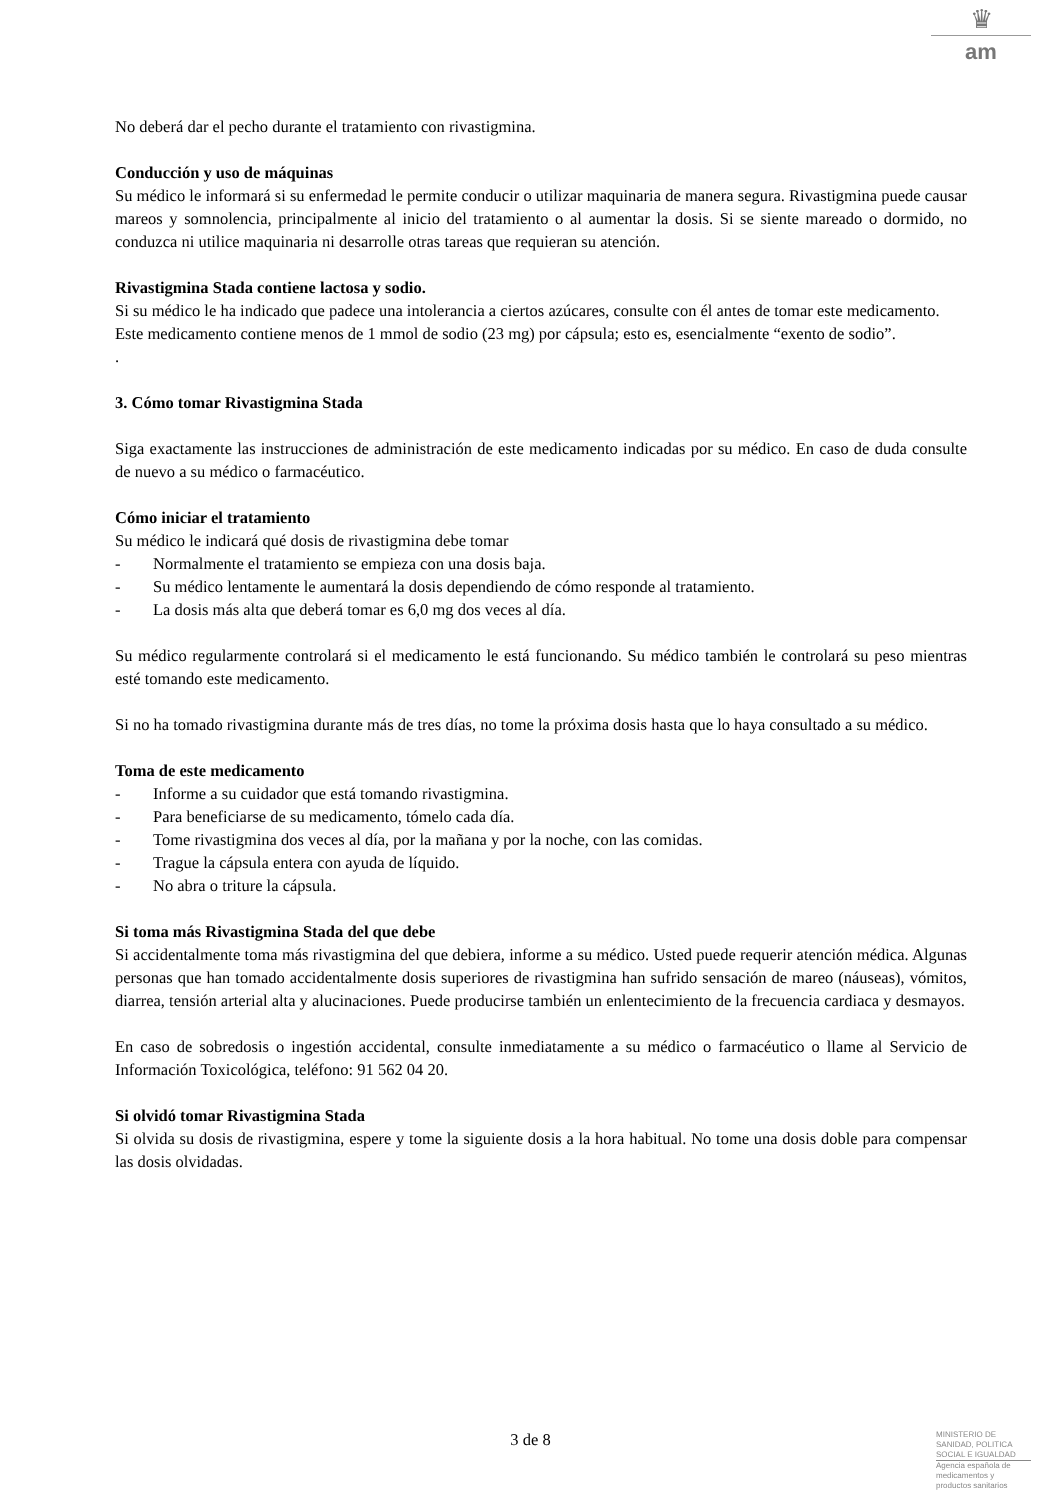♛
am
No deberá dar el pecho durante el tratamiento con rivastigmina.
Conducción y uso de máquinas
Su médico le informará si su enfermedad le permite conducir o utilizar maquinaria de manera segura. Rivastigmina puede causar mareos y somnolencia, principalmente al inicio del tratamiento o al aumentar la dosis. Si se siente mareado o dormido, no conduzca ni utilice maquinaria ni desarrolle otras tareas que requieran su atención.
Rivastigmina Stada contiene lactosa y sodio.
Si su médico le ha indicado que padece una intolerancia a ciertos azúcares, consulte con él antes de tomar este medicamento.
Este medicamento contiene menos de 1 mmol de sodio (23 mg) por cápsula; esto es, esencialmente “exento de sodio”.
.
3. Cómo tomar Rivastigmina Stada
Siga exactamente las instrucciones de administración de este medicamento indicadas por su médico. En caso de duda consulte de nuevo a su médico o farmacéutico.
Cómo iniciar el tratamiento
Su médico le indicará qué dosis de rivastigmina debe tomar
- Normalmente el tratamiento se empieza con una dosis baja.
- Su médico lentamente le aumentará la dosis dependiendo de cómo responde al tratamiento.
- La dosis más alta que deberá tomar es 6,0 mg dos veces al día.
Su médico regularmente controlará si el medicamento le está funcionando. Su médico también le controlará su peso mientras esté tomando este medicamento.
Si no ha tomado rivastigmina durante más de tres días, no tome la próxima dosis hasta que lo haya consultado a su médico.
Toma de este medicamento
- Informe a su cuidador que está tomando rivastigmina.
- Para beneficiarse de su medicamento, tómelo cada día.
- Tome rivastigmina dos veces al día, por la mañana y por la noche, con las comidas.
- Trague la cápsula entera con ayuda de líquido.
- No abra o triture la cápsula.
Si toma más Rivastigmina Stada del que debe
Si accidentalmente toma más rivastigmina del que debiera, informe a su médico. Usted puede requerir atención médica. Algunas personas que han tomado accidentalmente dosis superiores de rivastigmina han sufrido sensación de mareo (náuseas), vómitos, diarrea, tensión arterial alta y alucinaciones. Puede producirse también un enlentecimiento de la frecuencia cardiaca y desmayos.
En caso de sobredosis o ingestión accidental, consulte inmediatamente a su médico o farmacéutico o llame al Servicio de Información Toxicológica, teléfono: 91 562 04 20.
Si olvidó tomar Rivastigmina Stada
Si olvida su dosis de rivastigmina, espere y tome la siguiente dosis a la hora habitual. No tome una dosis doble para compensar las dosis olvidadas.
3 de 8
MINISTERIO DE
SANIDAD, POLITICA
SOCIAL E IGUALDAD
Agencia española de
medicamentos y
productos sanitarios